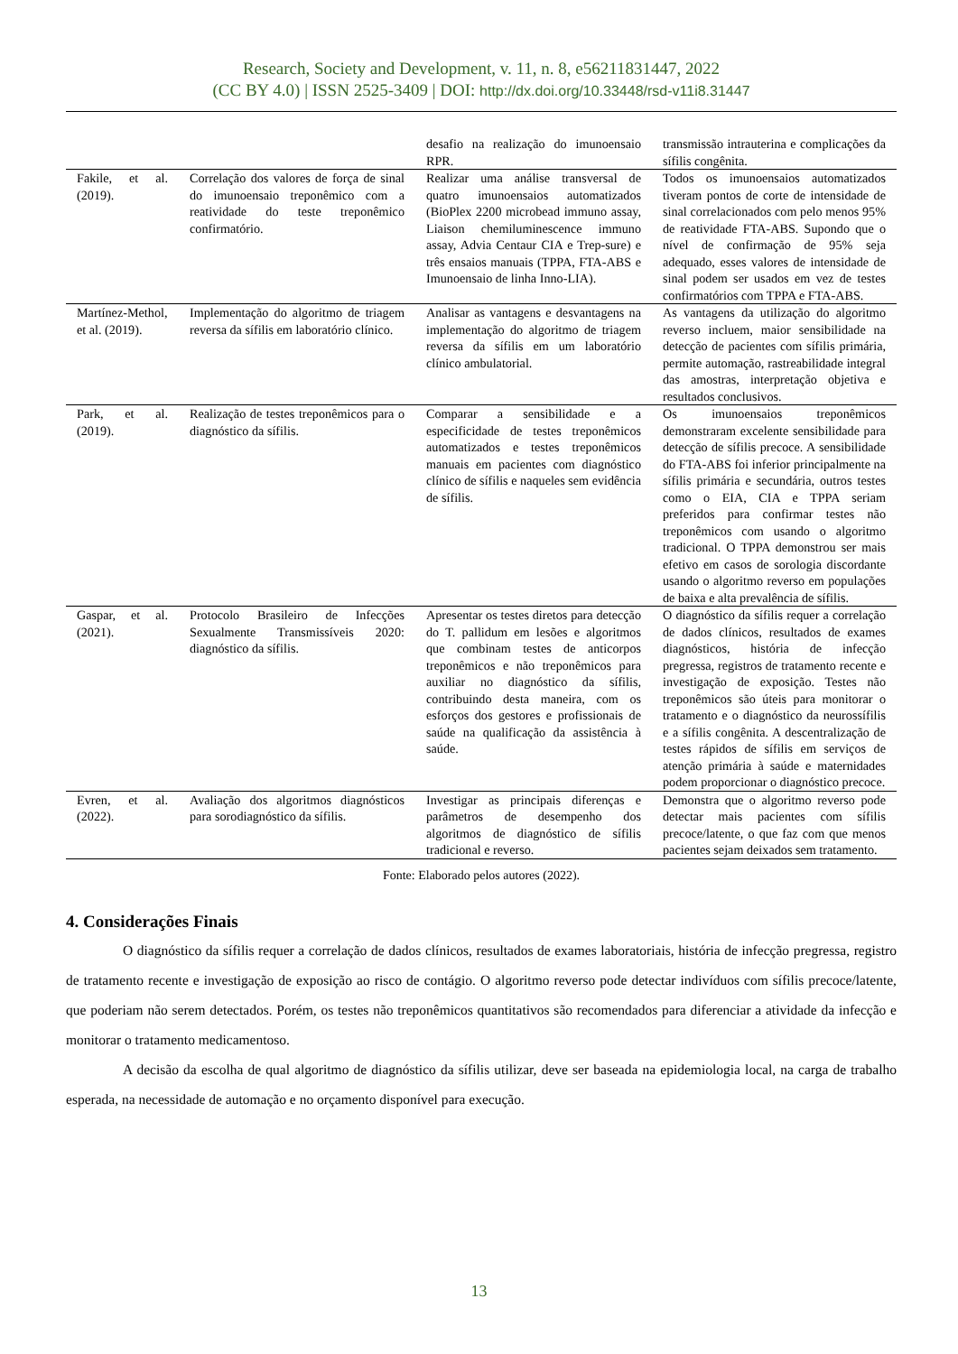Research, Society and Development, v. 11, n. 8, e56211831447, 2022
(CC BY 4.0) | ISSN 2525-3409 | DOI: http://dx.doi.org/10.33448/rsd-v11i8.31447
| | | desafio na realização do imunoensaio RPR. | transmissão intrauterina e complicações da sífilis congênita. |
| Fakile, et al. (2019). | Correlação dos valores de força de sinal do imunoensaio treponêmico com a reatividade do teste treponêmico confirmatório. | Realizar uma análise transversal de quatro imunoensaios automatizados (BioPlex 2200 microbead immuno assay, Liaison chemiluminescence immuno assay, Advia Centaur CIA e Trep-sure) e três ensaios manuais (TPPA, FTA-ABS e Imunoensaio de linha Inno-LIA). | Todos os imunoensaios automatizados tiveram pontos de corte de intensidade de sinal correlacionados com pelo menos 95% de reatividade FTA-ABS. Supondo que o nível de confirmação de 95% seja adequado, esses valores de intensidade de sinal podem ser usados em vez de testes confirmatórios com TPPA e FTA-ABS. |
| Martínez-Methol, et al. (2019). | Implementação do algoritmo de triagem reversa da sífilis em laboratório clínico. | Analisar as vantagens e desvantagens na implementação do algoritmo de triagem reversa da sífilis em um laboratório clínico ambulatorial. | As vantagens da utilização do algoritmo reverso incluem, maior sensibilidade na detecção de pacientes com sífilis primária, permite automação, rastreabilidade integral das amostras, interpretação objetiva e resultados conclusivos. |
| Park, et al. (2019). | Realização de testes treponêmicos para o diagnóstico da sífilis. | Comparar a sensibilidade e a especificidade de testes treponêmicos automatizados e testes treponêmicos manuais em pacientes com diagnóstico clínico de sífilis e naqueles sem evidência de sífilis. | Os imunoensaios treponêmicos demonstraram excelente sensibilidade para detecção de sífilis precoce. A sensibilidade do FTA-ABS foi inferior principalmente na sífilis primária e secundária, outros testes como o EIA, CIA e TPPA seriam preferidos para confirmar testes não treponêmicos com usando o algoritmo tradicional. O TPPA demonstrou ser mais efetivo em casos de sorologia discordante usando o algoritmo reverso em populações de baixa e alta prevalência de sífilis. |
| Gaspar, et al. (2021). | Protocolo Brasileiro de Infecções Sexualmente Transmissíveis 2020: diagnóstico da sífilis. | Apresentar os testes diretos para detecção do T. pallidum em lesões e algoritmos que combinam testes de anticorpos treponêmicos e não treponêmicos para auxiliar no diagnóstico da sífilis, contribuindo desta maneira, com os esforços dos gestores e profissionais de saúde na qualificação da assistência à saúde. | O diagnóstico da sífilis requer a correlação de dados clínicos, resultados de exames diagnósticos, história de infecção pregressa, registros de tratamento recente e investigação de exposição. Testes não treponêmicos são úteis para monitorar o tratamento e o diagnóstico da neurossífilis e a sífilis congênita. A descentralização de testes rápidos de sífilis em serviços de atenção primária à saúde e maternidades podem proporcionar o diagnóstico precoce. |
| Evren, et al. (2022). | Avaliação dos algoritmos diagnósticos para sorodiagnóstico da sífilis. | Investigar as principais diferenças e parâmetros de desempenho dos algoritmos de diagnóstico de sífilis tradicional e reverso. | Demonstra que o algoritmo reverso pode detectar mais pacientes com sífilis precoce/latente, o que faz com que menos pacientes sejam deixados sem tratamento. |
Fonte: Elaborado pelos autores (2022).
4. Considerações Finais
O diagnóstico da sífilis requer a correlação de dados clínicos, resultados de exames laboratoriais, história de infecção pregressa, registro de tratamento recente e investigação de exposição ao risco de contágio. O algoritmo reverso pode detectar indivíduos com sífilis precoce/latente, que poderiam não serem detectados. Porém, os testes não treponêmicos quantitativos são recomendados para diferenciar a atividade da infecção e monitorar o tratamento medicamentoso.
A decisão da escolha de qual algoritmo de diagnóstico da sífilis utilizar, deve ser baseada na epidemiologia local, na carga de trabalho esperada, na necessidade de automação e no orçamento disponível para execução.
13